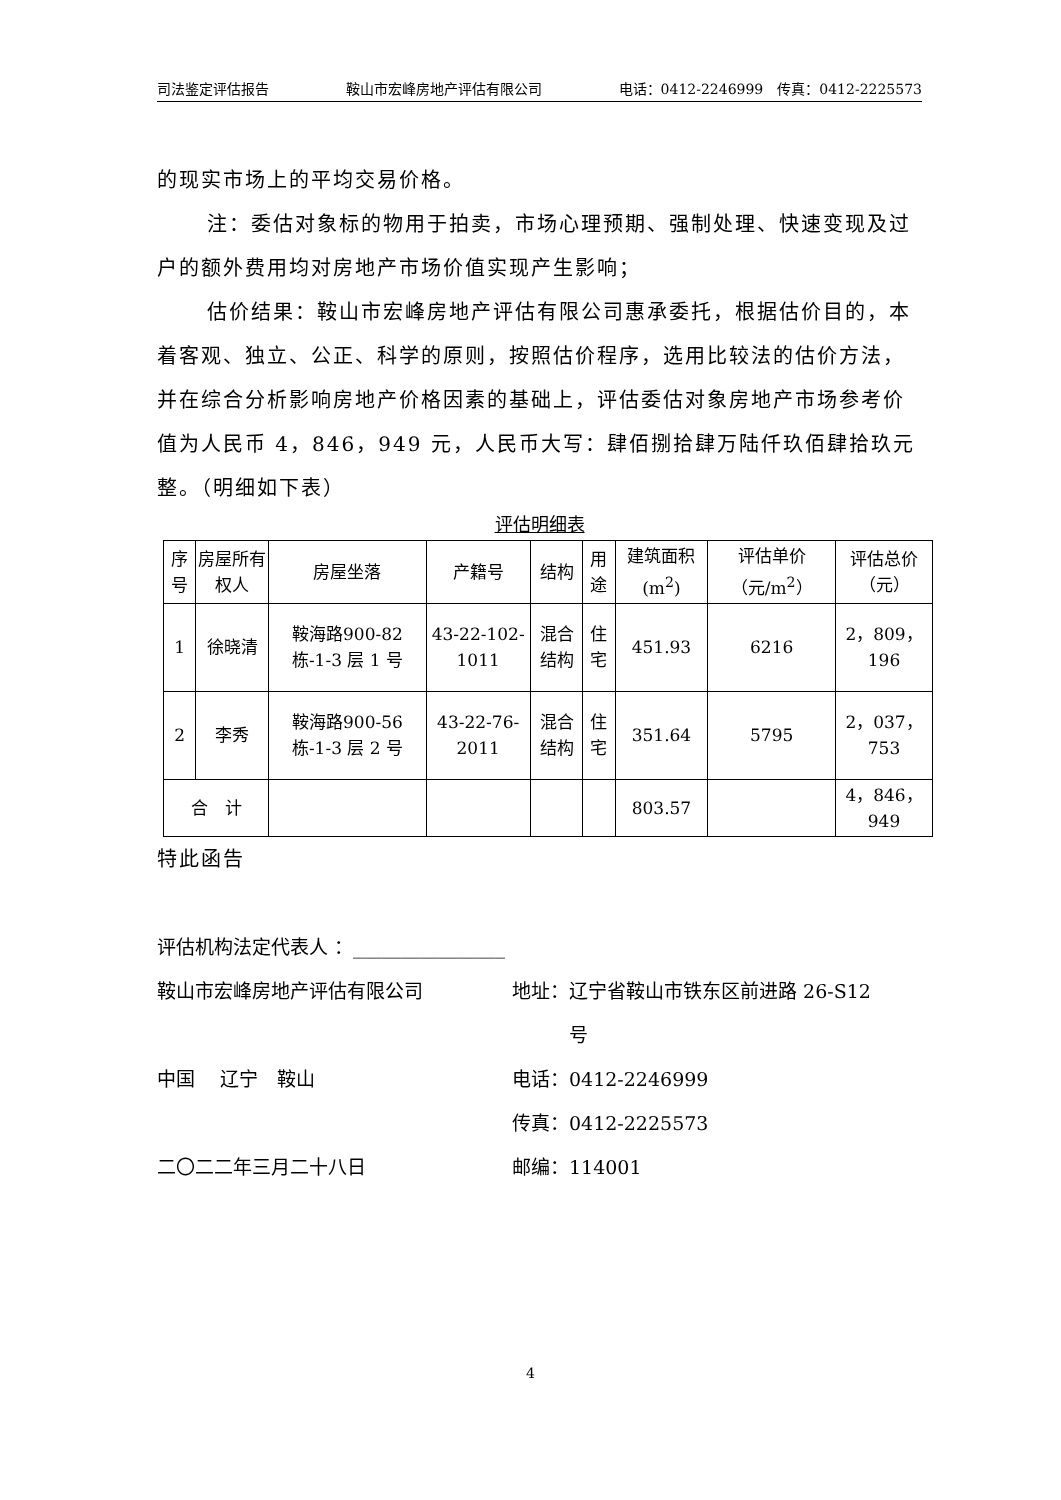司法鉴定评估报告 鞍山市宏峰房地产评估有限公司 电话：0412-2246999　传真：0412-2225573
的现实市场上的平均交易价格。
注：委估对象标的物用于拍卖，市场心理预期、强制处理、快速变现及过户的额外费用均对房地产市场价值实现产生影响；
估价结果：鞍山市宏峰房地产评估有限公司惠承委托，根据估价目的，本着客观、独立、公正、科学的原则，按照估价程序，选用比较法的估价方法，并在综合分析影响房地产价格因素的基础上，评估委估对象房地产市场参考价值为人民币 4，846，949 元，人民币大写：肆佰捌拾肆万陆仟玖佰肆拾玖元整。（明细如下表）
评估明细表
| 序号 | 房屋所有权人 | 房屋坐落 | 产籍号 | 结构 | 用途 | 建筑面积(m<sup>2</sup>) | 评估单价（元/m<sup>2</sup>） | 评估总价（元） |
| --- | --- | --- | --- | --- | --- | --- | --- | --- |
| 1 | 徐晓清 | 鞍海路900-82 栋-1-3 层 1 号 | 43-22-102-1011 | 混合结构 | 住宅 | 451.93 | 6216 | 2，809，196 |
| 2 | 李秀 | 鞍海路900-56 栋-1-3 层 2 号 | 43-22-76-2011 | 混合结构 | 住宅 | 351.64 | 5795 | 2，037，753 |
| 合 计 | | | | | | 803.57 | | 4，846，949 |
特此函告
评估机构法定代表人 ：________________
鞍山市宏峰房地产评估有限公司 地址：辽宁省鞍山市铁东区前进路 26-S12
　　　号
中国　 辽宁　鞍山 电话：0412-2246999
传真：0412-2225573
二〇二二年三月二十八日 邮编：114001
4